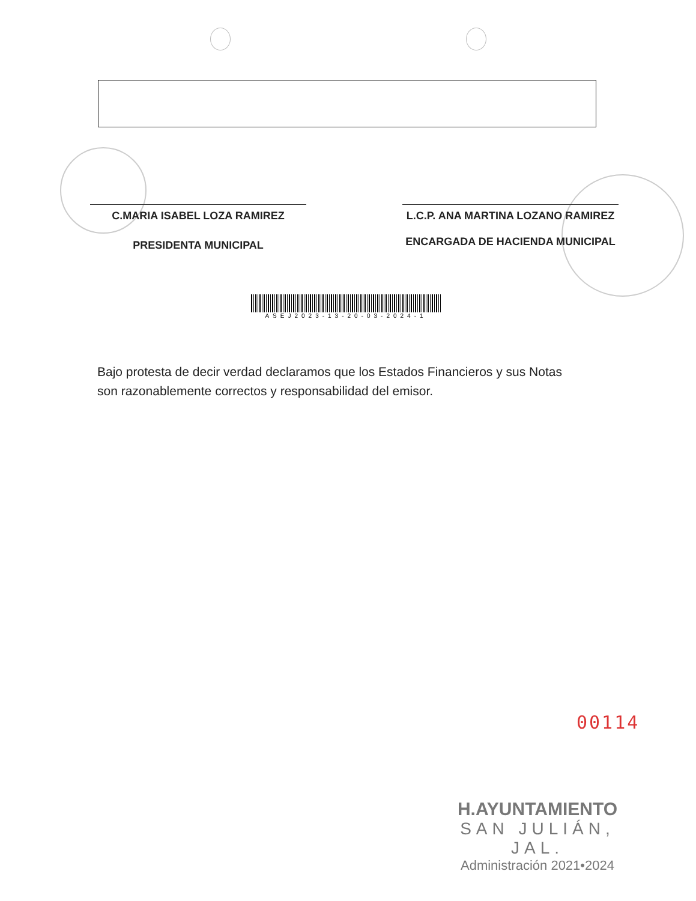C.MARIA ISABEL LOZA RAMIREZ
PRESIDENTA MUNICIPAL
L.C.P. ANA MARTINA LOZANO RAMIREZ
ENCARGADA DE HACIENDA MUNICIPAL
ASEJ2023-13-20-03-2024-1
Bajo protesta de decir verdad declaramos que los Estados Financieros y sus Notas son razonablemente correctos y responsabilidad del emisor.
00114
H.AYUNTAMIENTO
SAN JULIÁN, JAL.
Administración 2021•2024